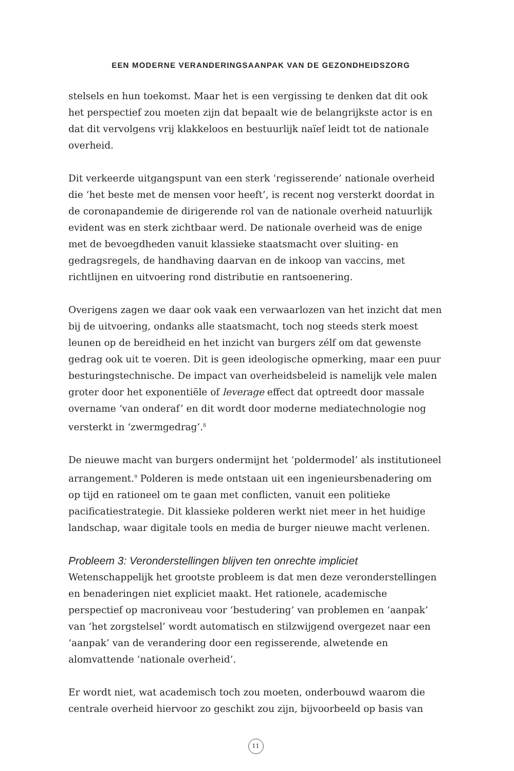EEN MODERNE VERANDERINGSAANPAK VAN DE GEZONDHEIDSZORG
stelsels en hun toekomst. Maar het is een vergissing te denken dat dit ook het perspectief zou moeten zijn dat bepaalt wie de belangrijkste actor is en dat dit vervolgens vrij klakkeloos en bestuurlijk naïef leidt tot de nationale overheid.
Dit verkeerde uitgangspunt van een sterk ‘regisserende’ nationale overheid die ‘het beste met de mensen voor heeft’, is recent nog versterkt doordat in de coronapandemie de dirigerende rol van de nationale overheid natuurlijk evident was en sterk zichtbaar werd. De nationale overheid was de enige met de bevoegdheden vanuit klassieke staatsmacht over sluiting- en gedragsregels, de handhaving daarvan en de inkoop van vaccins, met richtlijnen en uitvoering rond distributie en rantsoenering.
Overigens zagen we daar ook vaak een verwaarlozen van het inzicht dat men bij de uitvoering, ondanks alle staatsmacht, toch nog steeds sterk moest leunen op de bereidheid en het inzicht van burgers zélf om dat gewenste gedrag ook uit te voeren. Dit is geen ideologische opmerking, maar een puur besturingstechnische. De impact van overheidsbeleid is namelijk vele malen groter door het exponentiële of leverage effect dat optreedt door massale overname ‘van onderaf’ en dit wordt door moderne mediatechnologie nog versterkt in ‘zwermgedrag’.<sup>8</sup>
De nieuwe macht van burgers ondermijnt het ‘poldermodel’ als institutioneel arrangement.<sup>9</sup> Polderen is mede ontstaan uit een ingenieursbenadering om op tijd en rationeel om te gaan met conflicten, vanuit een politieke pacificatiestrategie. Dit klassieke polderen werkt niet meer in het huidige landschap, waar digitale tools en media de burger nieuwe macht verlenen.
Probleem 3: Veronderstellingen blijven ten onrechte impliciet
Wetenschappelijk het grootste probleem is dat men deze veronderstellingen en benaderingen niet expliciet maakt. Het rationele, academische perspectief op macroniveau voor ‘bestudering’ van problemen en ‘aanpak’ van ‘het zorgstelsel’ wordt automatisch en stilzwijgend overgezet naar een ‘aanpak’ van de verandering door een regisserende, alwetende en alomvattende ‘nationale overheid’.
Er wordt niet, wat academisch toch zou moeten, onderbouwd waarom die centrale overheid hiervoor zo geschikt zou zijn, bijvoorbeeld op basis van
11